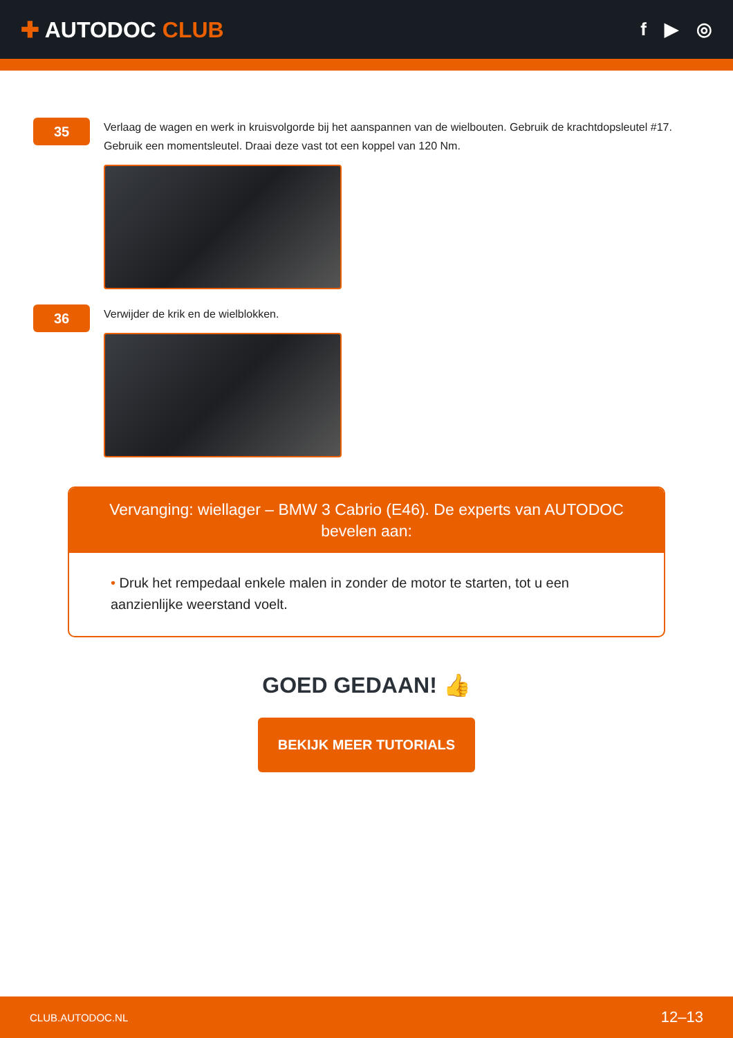✚ AUTODOC CLUB
f ▶ ◎
35
Verlaag de wagen en werk in kruisvolgorde bij het aanspannen van de wielbouten. Gebruik de krachtdopsleutel #17. Gebruik een momentsleutel. Draai deze vast tot een koppel van 120 Nm.
36
Verwijder de krik en de wielblokken.
Vervanging: wiellager – BMW 3 Cabrio (E46). De experts van AUTODOC bevelen aan:
• Druk het rempedaal enkele malen in zonder de motor te starten, tot u een aanzienlijke weerstand voelt.
GOED GEDAAN! 👍
BEKIJK MEER TUTORIALS
CLUB.AUTODOC.NL 12–13